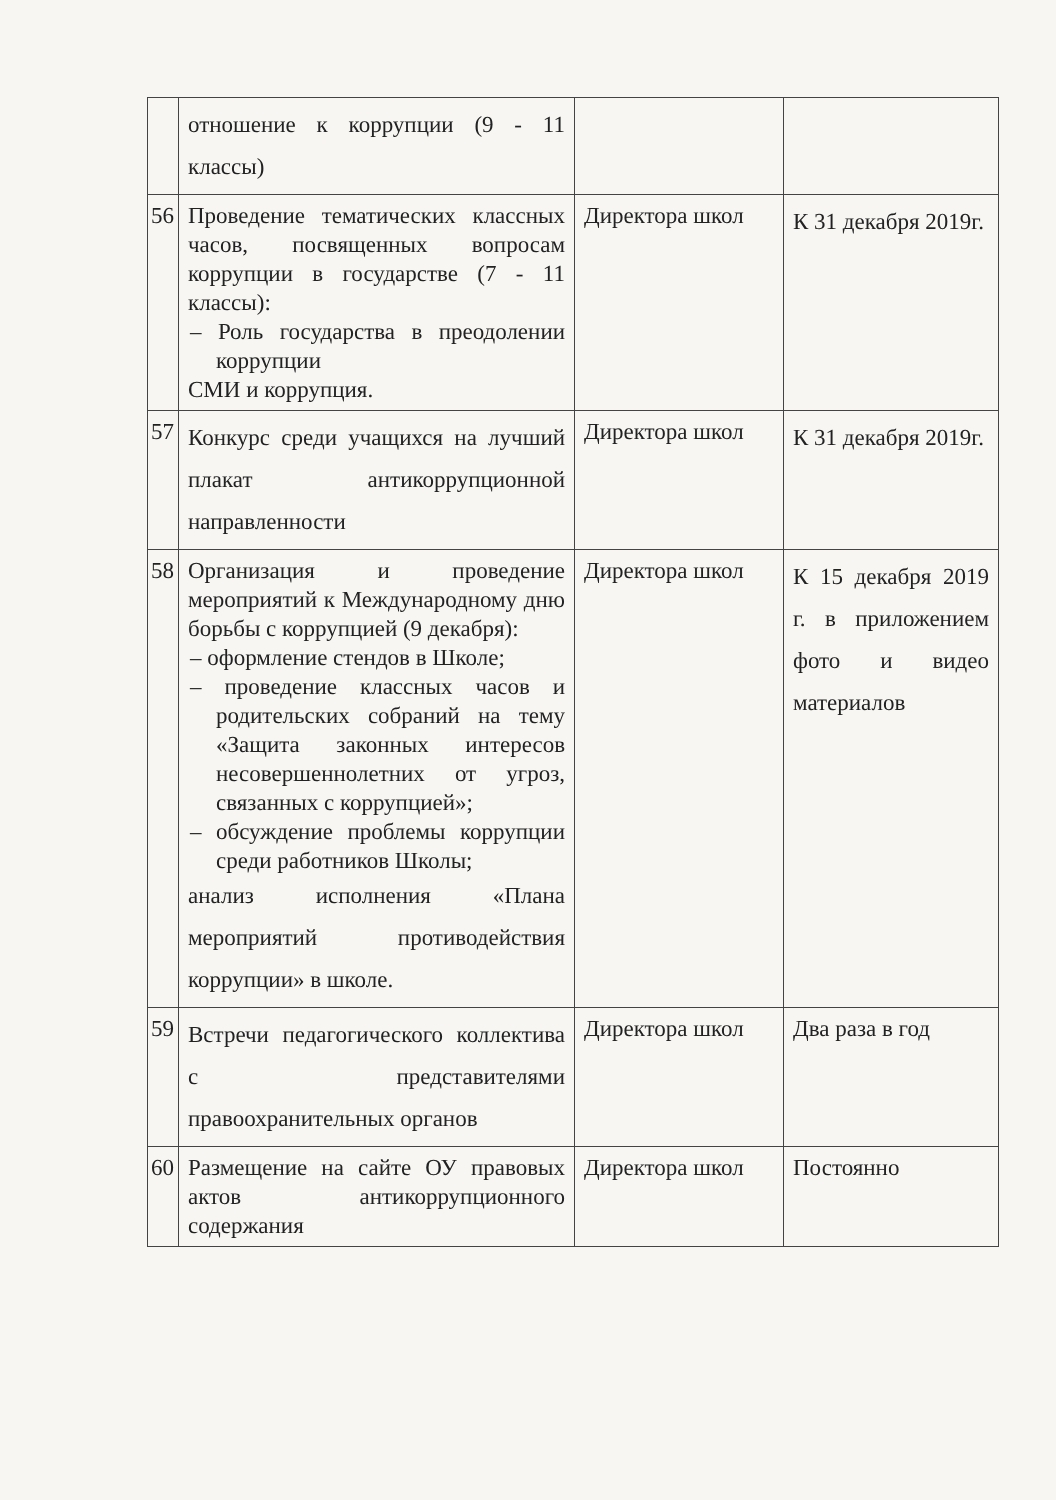| | отношение к коррупции (9 - 11 классы) | | |
| 56 | Проведение тематических классных часов, посвященных вопросам коррупции в государстве (7 - 11 классы): – Роль государства в преодолении коррупции СМИ и коррупция. | Директора школ | К 31 декабря 2019г. |
| 57 | Конкурс среди учащихся на лучший плакат антикоррупционной направленности | Директора школ | К 31 декабря 2019г. |
| 58 | Организация и проведение мероприятий к Международному дню борьбы с коррупцией (9 декабря): – оформление стендов в Школе; – проведение классных часов и родительских собраний на тему «Защита законных интересов несовершеннолетних от угроз, связанных с коррупцией»; – обсуждение проблемы коррупции среди работников Школы; анализ исполнения «Плана мероприятий противодействия коррупции» в школе. | Директора школ | К 15 декабря 2019 г. в приложением фото и видео материалов |
| 59 | Встречи педагогического коллектива с представителями правоохранительных органов | Директора школ | Два раза в год |
| 60 | Размещение на сайте ОУ правовых актов антикоррупционного содержания | Директора школ | Постоянно |